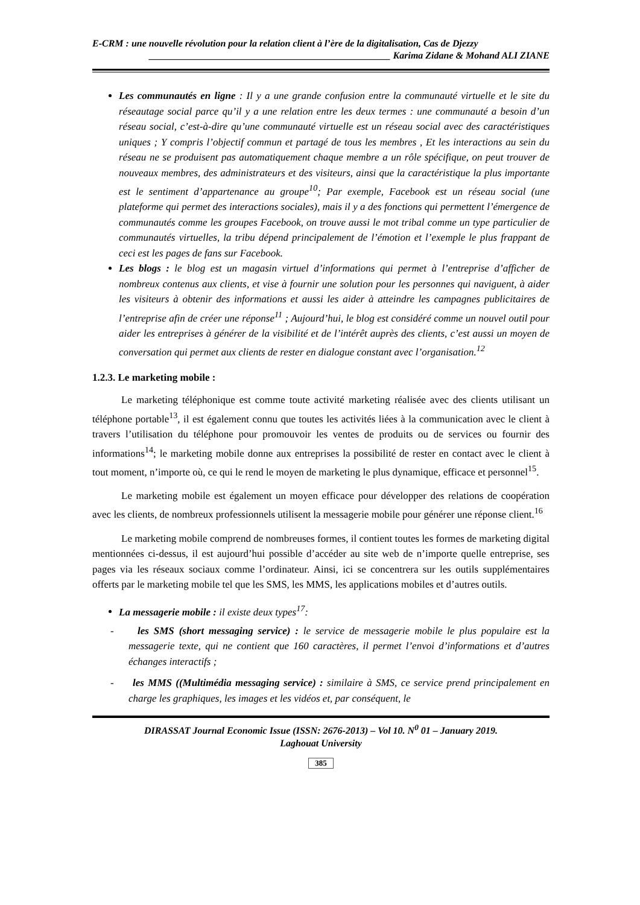E-CRM : une nouvelle révolution pour la relation client à l’ère de la digitalisation, Cas de Djezzy
__________________________________________________ Karima Zidane & Mohand ALI ZIANE
Les communautés en ligne : Il y a une grande confusion entre la communauté virtuelle et le site du réseautage social parce qu’il y a une relation entre les deux termes : une communauté a besoin d’un réseau social, c’est-à-dire qu’une communauté virtuelle est un réseau social avec des caractéristiques uniques ; Y compris l’objectif commun et partagé de tous les membres , Et les interactions au sein du réseau ne se produisent pas automatiquement chaque membre a un rôle spécifique, on peut trouver de nouveaux membres, des administrateurs et des visiteurs, ainsi que la caractéristique la plus importante est le sentiment d’appartenance au groupe<sup>10</sup>; Par exemple, Facebook est un réseau social (une plateforme qui permet des interactions sociales), mais il y a des fonctions qui permettent l’émergence de communautés comme les groupes Facebook, on trouve aussi le mot tribal comme un type particulier de communautés virtuelles, la tribu dépend principalement de l’émotion et l’exemple le plus frappant de ceci est les pages de fans sur Facebook.
Les blogs : le blog est un magasin virtuel d’informations qui permet à l’entreprise d’afficher de nombreux contenus aux clients, et vise à fournir une solution pour les personnes qui naviguent, à aider les visiteurs à obtenir des informations et aussi les aider à atteindre les campagnes publicitaires de l’entreprise afin de créer une réponse<sup>11</sup> ; Aujourd’hui, le blog est considéré comme un nouvel outil pour aider les entreprises à générer de la visibilité et de l’intérêt auprès des clients, c’est aussi un moyen de conversation qui permet aux clients de rester en dialogue constant avec l’organisation.<sup>12</sup>
1.2.3. Le marketing mobile :
Le marketing téléphonique est comme toute activité marketing réalisée avec des clients utilisant un téléphone portable<sup>13</sup>, il est également connu que toutes les activités liées à la communication avec le client à travers l’utilisation du téléphone pour promouvoir les ventes de produits ou de services ou fournir des informations<sup>14</sup>; le marketing mobile donne aux entreprises la possibilité de rester en contact avec le client à tout moment, n’importe où, ce qui le rend le moyen de marketing le plus dynamique, efficace et personnel<sup>15</sup>.
Le marketing mobile est également un moyen efficace pour développer des relations de coopération avec les clients, de nombreux professionnels utilisent la messagerie mobile pour générer une réponse client.<sup>16</sup>
Le marketing mobile comprend de nombreuses formes, il contient toutes les formes de marketing digital mentionnées ci-dessus, il est aujourd’hui possible d’accéder au site web de n’importe quelle entreprise, ses pages via les réseaux sociaux comme l’ordinateur. Ainsi, ici se concentrera sur les outils supplémentaires offerts par le marketing mobile tel que les SMS, les MMS, les applications mobiles et d’autres outils.
La messagerie mobile : il existe deux types<sup>17</sup>:
- les SMS (short messaging service) : le service de messagerie mobile le plus populaire est la messagerie texte, qui ne contient que 160 caractères, il permet l’envoi d’informations et d’autres échanges interactifs ;
- les MMS ((Multimédia messaging service) : similaire à SMS, ce service prend principalement en charge les graphiques, les images et les vidéos et, par conséquent, le
DIRASSAT Journal Economic Issue (ISSN: 2676-2013) – Vol 10. N<sup>0</sup> 01 – January 2019.
Laghouat University
385